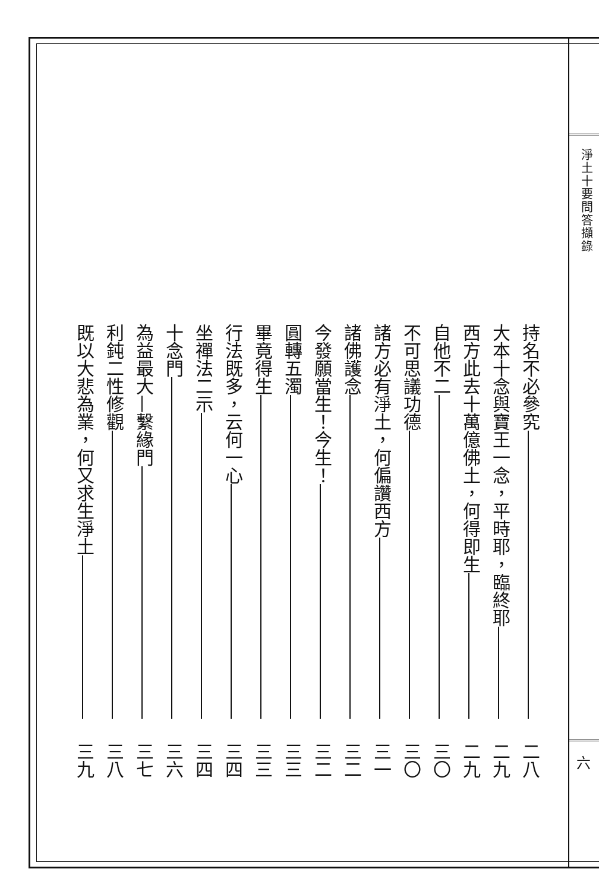淨土十要問答擷錄
六
持名不必參究 二八
大本十念與寶王一念，平時耶，臨終耶 二九
西方此去十萬億佛土，何得即生 二九
自他不二 三〇
不可思議功德 三〇
諸方必有淨土，何偏讚西方 三一
諸佛護念 三二
今發願當生！今生！ 三二
圓轉五濁 三三
畢竟得生 三三
行法既多，云何一心 三四
坐禪法二示 三四
十念門 三六
為益最大—繫緣門 三七
利鈍二性修觀 三八
既以大悲為業，何又求生淨土 三九